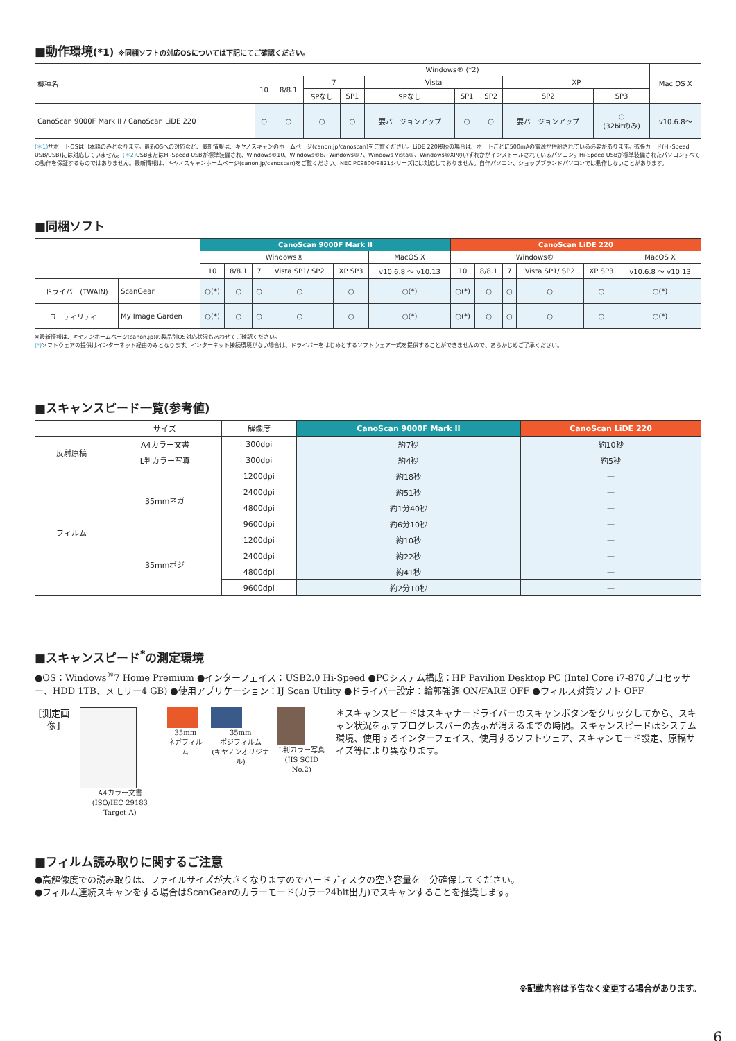■動作環境(*1) ※同梱ソフトの対応OSについては下記にてご確認ください。
| 機種名 | Windows® (*2) | | | | | | | | | Mac OS X |
| --- | --- | --- | --- | --- | --- | --- | --- | --- | --- | --- |
| | 10 | 8/8.1 | 7 | | Vista | | | XP | | |
| | | | SPなし | SP1 | SPなし | SP1 | SP2 | SP2 | SP3 | |
| CanoScan 9000F Mark II / CanoScan LiDE 220 | ○ | ○ | ○ | ○ | 要バージョンアップ | ○ | ○ | 要バージョンアップ | ○ (32bitのみ) | v10.6.8〜 |
(＊1) サポートOSは日本語のみとなります。最新OSへの対応など、最新情報は、キヤノスキャンのホームページ(canon.jp/canoscan)をご覧ください。LiDE 220接続の場合は、ポートごとに500mAの電源が供給されている必要があります。拡張カード(Hi-Speed USB/USB)には対応していません。(＊2) USBまたはHi-Speed USBが標準装備され、Windows®10、Windows®8、Windows®7、Windows Vista®、Windows®XPのいずれかがインストールされているパソコン。Hi-Speed USBが標準装備されたパソコンすべての動作を保証するものではありません。最新情報は、キヤノスキャンホームページ(canon.jp/canoscan)をご覧ください。NEC PC9800/9821シリーズには対応しておりません。自作パソコン、ショップブランドパソコンでは動作しないことがあります。
■同梱ソフト
| | | CanoScan 9000F Mark II | | | | | | CanoScan LiDE 220 | | | | | |
| --- | --- | --- | --- | --- | --- | --- | --- | --- | --- | --- | --- | --- | --- |
| | | Windows® | | | | | MacOS X | Windows® | | | | | MacOS X |
| | | 10 | 8/8.1 | 7 | Vista SP1/ SP2 | XP SP3 | v10.6.8 〜 v10.13 | 10 | 8/8.1 | 7 | Vista SP1/ SP2 | XP SP3 | v10.6.8 〜 v10.13 |
| ドライバー(TWAIN) | ScanGear | ○(*) | ○ | ○ | ○ | ○ | ○(*) | ○(*) | ○ | ○ | ○ | ○ | ○(*) |
| ユーティリティー | My Image Garden | ○(*) | ○ | ○ | ○ | ○ | ○(*) | ○(*) | ○ | ○ | ○ | ○ | ○(*) |
※最新情報は、キヤノンホームページ(canon.jp)の製品別OS対応状況もあわせてご確認ください。
(*) ソフトウェアの提供はインターネット経由のみとなります。インターネット接続環境がない場合は、ドライバーをはじめとするソフトウェア一式を提供することができませんので、あらかじめご了承ください。
■スキャンスピード一覧(参考値)
| | サイズ | 解像度 | CanoScan 9000F Mark II | CanoScan LiDE 220 |
| --- | --- | --- | --- | --- |
| 反射原稿 | A4カラー文書 | 300dpi | 約7秒 | 約10秒 |
| | L判カラー写真 | 300dpi | 約4秒 | 約5秒 |
| フィルム | 35mmネガ | 1200dpi | 約18秒 | — |
| | | 2400dpi | 約51秒 | — |
| | | 4800dpi | 約1分40秒 | — |
| | | 9600dpi | 約6分10秒 | — |
| | 35mmポジ | 1200dpi | 約10秒 | — |
| | | 2400dpi | 約22秒 | — |
| | | 4800dpi | 約41秒 | — |
| | | 9600dpi | 約2分10秒 | — |
■スキャンスピード<sup>*</sup>の測定環境
●OS：Windows<sup>®</sup>7 Home Premium ●インターフェイス：USB2.0 Hi-Speed ●PCシステム構成：HP Pavilion Desktop PC (Intel Core i7-870プロセッサー、HDD 1TB、メモリー4 GB) ●使用アプリケーション：IJ Scan Utility ●ドライバー設定：輪郭強調 ON/FARE OFF ●ウィルス対策ソフト OFF
[測定画像]
A4カラー文書
(ISO/IEC 29183 Target-A)
35mm
ネガフィルム
35mm
ポジフィルム
(キヤノンオリジナル)
L判カラー写真
(JIS SCID No.2)
＊スキャンスピードはスキャナードライバーのスキャンボタンをクリックしてから、スキャン状況を示すプログレスバーの表示が消えるまでの時間。スキャンスピードはシステム環境、使用するインターフェイス、使用するソフトウェア、スキャンモード設定、原稿サイズ等により異なります。
■フィルム読み取りに関するご注意
●高解像度での読み取りは、ファイルサイズが大きくなりますのでハードディスクの空き容量を十分確保してください。
●フィルム連続スキャンをする場合はScanGearのカラーモード(カラー24bit出力)でスキャンすることを推奨します。
※記載内容は予告なく変更する場合があります。
6